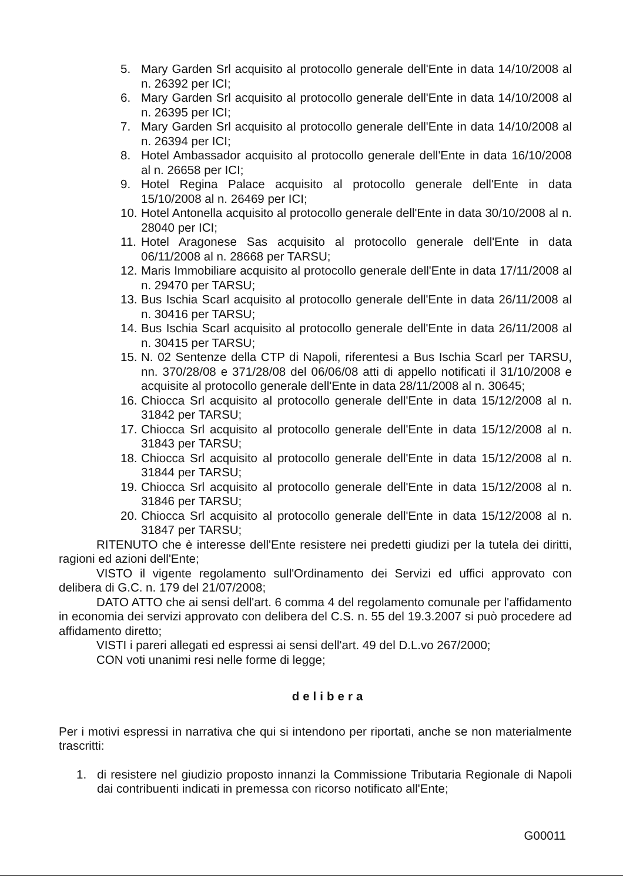5. Mary Garden Srl acquisito al protocollo generale dell'Ente in data 14/10/2008 al n. 26392 per ICI;
6. Mary Garden Srl acquisito al protocollo generale dell'Ente in data 14/10/2008 al n. 26395 per ICI;
7. Mary Garden Srl acquisito al protocollo generale dell'Ente in data 14/10/2008 al n. 26394 per ICI;
8. Hotel Ambassador acquisito al protocollo generale dell'Ente in data 16/10/2008 al n. 26658 per ICI;
9. Hotel Regina Palace acquisito al protocollo generale dell'Ente in data 15/10/2008 al n. 26469 per ICI;
10. Hotel Antonella acquisito al protocollo generale dell'Ente in data 30/10/2008 al n. 28040 per ICI;
11. Hotel Aragonese Sas acquisito al protocollo generale dell'Ente in data 06/11/2008 al n. 28668 per TARSU;
12. Maris Immobiliare acquisito al protocollo generale dell'Ente in data 17/11/2008 al n. 29470 per TARSU;
13. Bus Ischia Scarl acquisito al protocollo generale dell'Ente in data 26/11/2008 al n. 30416 per TARSU;
14. Bus Ischia Scarl acquisito al protocollo generale dell'Ente in data 26/11/2008 al n. 30415 per TARSU;
15. N. 02 Sentenze della CTP di Napoli, riferentesi a Bus Ischia Scarl per TARSU, nn. 370/28/08 e 371/28/08 del 06/06/08 atti di appello notificati il 31/10/2008 e acquisite al protocollo generale dell'Ente in data 28/11/2008 al n. 30645;
16. Chiocca Srl acquisito al protocollo generale dell'Ente in data 15/12/2008 al n. 31842 per TARSU;
17. Chiocca Srl acquisito al protocollo generale dell'Ente in data 15/12/2008 al n. 31843 per TARSU;
18. Chiocca Srl acquisito al protocollo generale dell'Ente in data 15/12/2008 al n. 31844 per TARSU;
19. Chiocca Srl acquisito al protocollo generale dell'Ente in data 15/12/2008 al n. 31846 per TARSU;
20. Chiocca Srl acquisito al protocollo generale dell'Ente in data 15/12/2008 al n. 31847 per TARSU;
RITENUTO che è interesse dell'Ente resistere nei predetti giudizi per la tutela dei diritti, ragioni ed azioni dell'Ente;
VISTO il vigente regolamento sull'Ordinamento dei Servizi ed uffici approvato con delibera di G.C. n. 179 del 21/07/2008;
DATO ATTO che ai sensi dell'art. 6 comma 4 del regolamento comunale per l'affidamento in economia dei servizi approvato con delibera del C.S. n. 55 del 19.3.2007 si può procedere ad affidamento diretto;
VISTI i pareri allegati ed espressi ai sensi dell'art. 49 del D.L.vo 267/2000;
CON voti unanimi resi nelle forme di legge;
delibera
Per i motivi espressi in narrativa che qui si intendono per riportati, anche se non materialmente trascritti:
1. di resistere nel giudizio proposto innanzi la Commissione Tributaria Regionale di Napoli dai contribuenti indicati in premessa con ricorso notificato all'Ente;
G00011